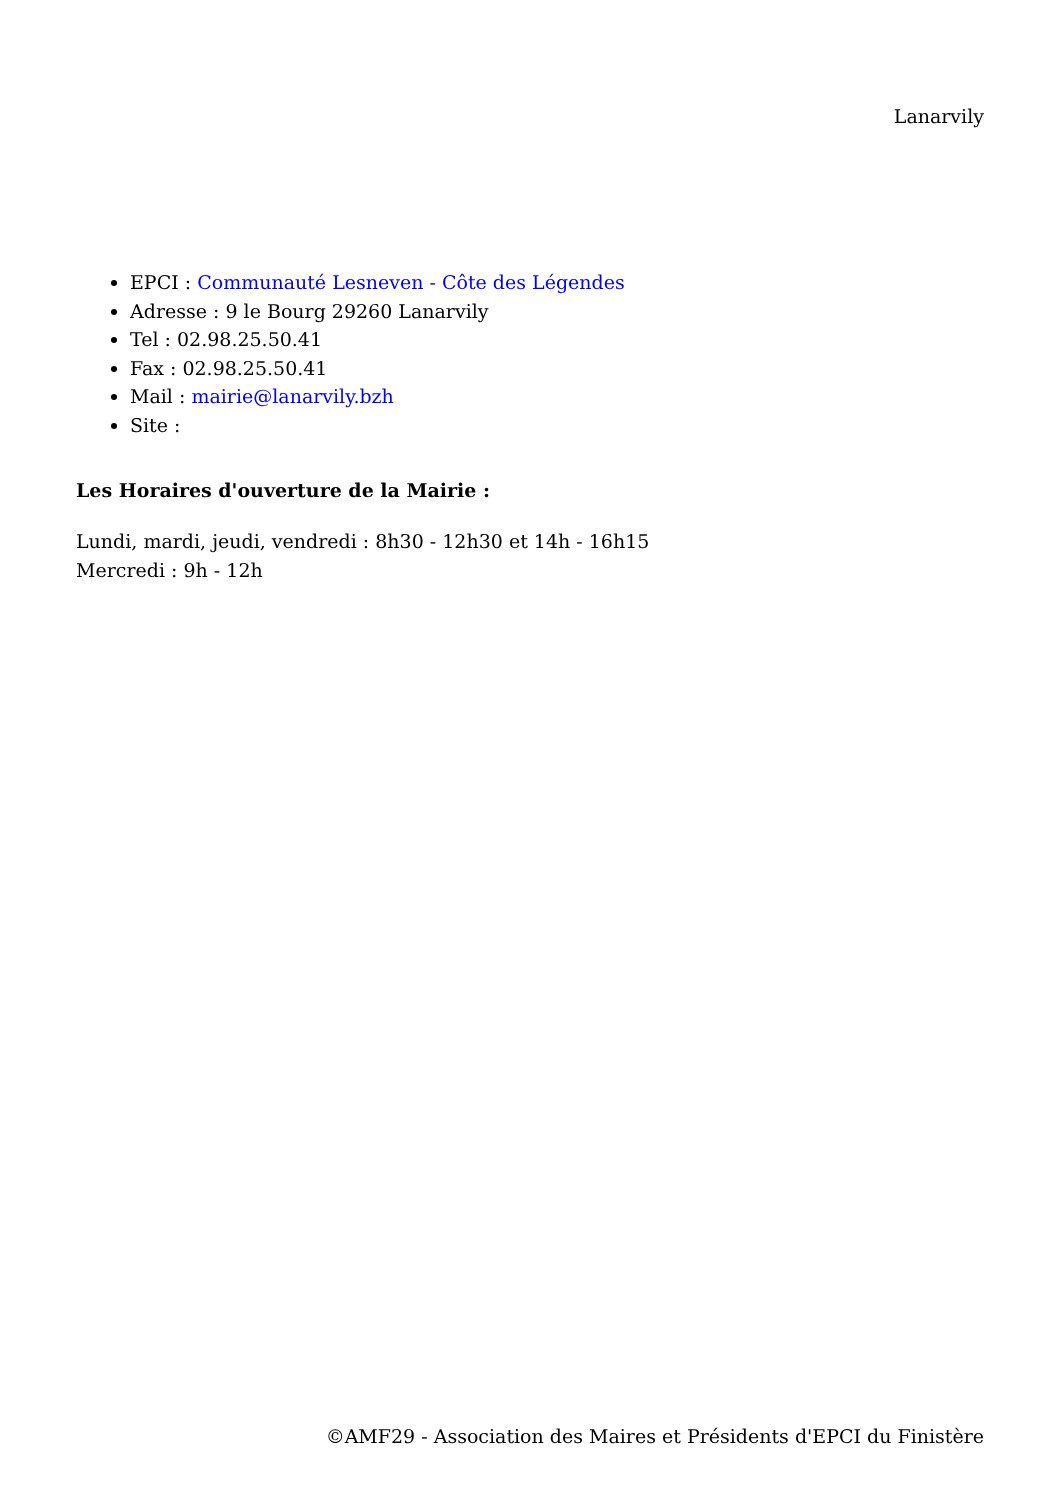Lanarvily
EPCI : Communauté Lesneven - Côte des Légendes
Adresse : 9 le Bourg 29260 Lanarvily
Tel : 02.98.25.50.41
Fax : 02.98.25.50.41
Mail : mairie@lanarvily.bzh
Site :
Les Horaires d'ouverture de la Mairie :
Lundi, mardi, jeudi, vendredi : 8h30 - 12h30 et 14h - 16h15
Mercredi : 9h - 12h
©AMF29 - Association des Maires et Présidents d'EPCI du Finistère